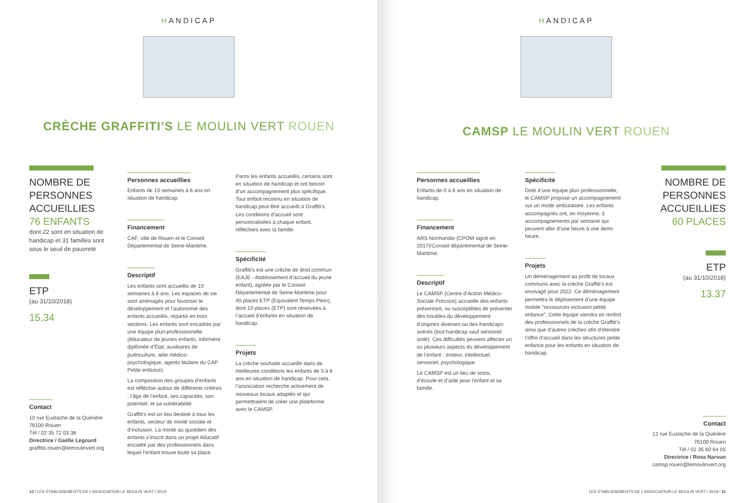HANDICAP
CRÈCHE GRAFFITI’S LE MOULIN VERT ROUEN
NOMBRE DE PERSONNES ACCUEILLIES
76 ENFANTS
dont 22 sont en situation de handicap et 31 familles sont sous le seuil de pauvreté
ETP
(au 31/10/2018)
15,34
Contact
10 rue Eustache de la Quérière
76100 Rouen
Tél / 02 35 72 03 38
Directrice / Gaëlle Legourd
graffitis.rouen@lemoulinvert.org
Personnes accueillies
Enfants de 10 semaines à 6 ans en situation de handicap.
Financement
CAF, ville de Rouen et le Conseil Départemental de Seine-Maritime.
Descriptif
Les enfants sont accueillis de 10 semaines à 6 ans. Les espaces de vie sont aménagés pour favoriser le développement et l’autonomie des enfants accueillis, répartis en trois sections. Les enfants sont encadrés par une équipe pluri-professionnelle (éducateur de jeunes enfants, infirmière diplômée d’État, auxiliaires de puériculture, aide médico-psychologique, agents titulaire du CAP Petite enfance).
La composition des groupes d’enfants est réfléchie autour de différents critères : l’âge de l’enfant, ses capacités, son potentiel, et sa vulnérabilité.
Graffiti’s est un lieu destiné à tous les enfants, vecteur de mixité sociale et d’inclusion. La mixité au quotidien des enfants s’inscrit dans un projet éducatif encadré par des professionnels dans lequel l’enfant trouve toute sa place.
Parmi les enfants accueillis, certains sont en situation de handicap et ont besoin d’un accompagnement plus spécifique. Tout enfant reconnu en situation de handicap peut être accueilli à Graffiti’s. Les conditions d’accueil sont personnalisées à chaque enfant, réfléchies avec la famille.
Spécificité
Graffiti’s est une crèche de droit commun (EAJE - établissement d’accueil du jeune enfant), agréée par le Conseil Départemental de Seine-Maritime pour 40 places ETP (Équivalent Temps Plein), dont 10 places (ETP) sont réservées à l’accueil d’enfants en situation de handicap.
Projets
La crèche souhaite accueillir dans de meilleures conditions les enfants de 3 à 6 ans en situation de handicap. Pour cela, l’association recherche activement de nouveaux locaux adaptés et qui permettraient de créer une plateforme avec le CAMSP.
10 / LES ÉTABLISSEMENTS DE L’ASSOCIATION LE MOULIN VERT / 2019
HANDICAP
CAMSP LE MOULIN VERT ROUEN
Personnes accueillies
Enfants de 0 à 6 ans en situation de handicap.
Financement
ARS Normandie (CPOM signé en 2017)/Conseil départemental de Seine-Maritime.
Descriptif
Le CAMSP (Centre d’Action Médico-Sociale Précoce) accueille des enfants présentant, ou susceptibles de présenter des troubles du développement d’origines diverses ou des handicaps avérés (tout handicap sauf sensoriel isolé). Ces difficultés peuvent affecter un ou plusieurs aspects du développement de l’enfant : moteur, intellectuel, sensoriel, psychologique.
Le CAMSP est un lieu de soins, d’écoute et d’aide pour l’enfant et sa famille.
Spécificité
Doté d’une équipe pluri professionnelle, le CAMSP propose un accompagnement sur un mode ambulatoire. Les enfants accompagnés ont, en moyenne, 3 accompagnements par semaine qui peuvent aller d’une heure à une demi-heure.
Projets
Un déménagement au profit de locaux communs avec la crèche Graffiti’s est envisagé pour 2022. Ce déménagement permettra le déploiement d’une équipe mobile “ressources inclusion petite enfance”. Cette équipe viendra en renfort des professionnels de la crèche Graffiti’s ainsi que d’autres crèches afin d’étendre l’offre d’accueil dans les structures petite enfance pour les enfants en situation de handicap.
NOMBRE DE PERSONNES ACCUEILLIES
60 PLACES
ETP
(au 31/10/2018)
13.37
Contact
12 rue Eustache de la Quérière
76100 Rouen
Tél / 02 35 60 64 05
Directrice / Rosa Naroun
camsp.rouen@lemoulinvert.org
LES ÉTABLISSEMENTS DE L’ASSOCIATION LE MOULIN VERT / 2019 / 11